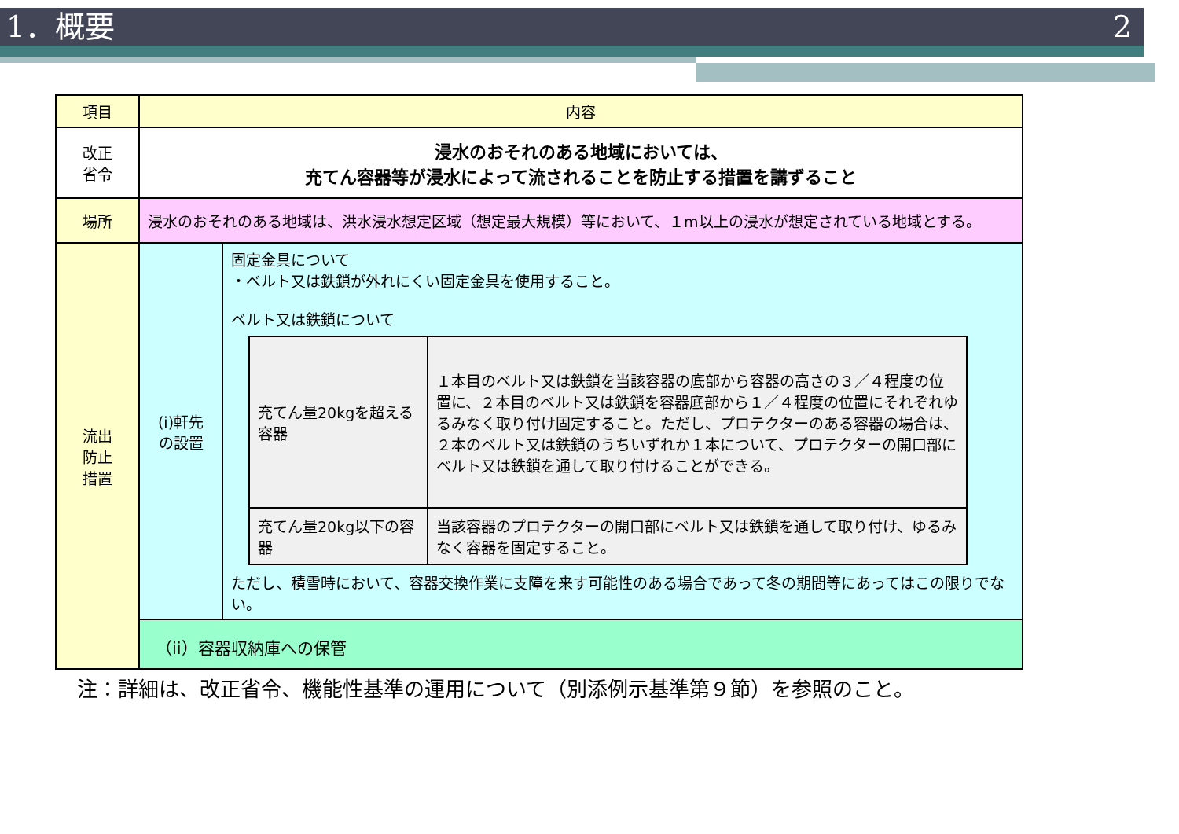1．概要 2
| 項目 | 内容 | |
| 改正 省令 | 浸水のおそれのある地域においては、 充てん容器等が浸水によって流されることを防止する措置を講ずること | |
| 場所 | 浸水のおそれのある地域は、洪水浸水想定区域（想定最大規模）等において、１m以上の浸水が想定されている地域とする。 | |
| 流出 防止 措置 | (i)軒先 の設置 | 固定金具について ・ベルト又は鉄鎖が外れにくい固定金具を使用すること。 ベルト又は鉄鎖について / 充てん量20kgを超える容器 / １本目のベルト又は鉄鎖を当該容器の底部から容器の高さの３／４程度の位置に、２本目のベルト又は鉄鎖を容器底部から１／４程度の位置にそれぞれゆるみなく取り付け固定すること。ただし、プロテクターのある容器の場合は、２本のベルト又は鉄鎖のうちいずれか１本について、プロテクターの開口部にベルト又は鉄鎖を通して取り付けることができる。 / / 充てん量20kg以下の容器 / 当該容器のプロテクターの開口部にベルト又は鉄鎖を通して取り付け、ゆるみなく容器を固定すること。 / ただし、積雪時において、容器交換作業に支障を来す可能性のある場合であって冬の期間等にあってはこの限りでない。 |
| | （ii）容器収納庫への保管 | |
注：詳細は、改正省令、機能性基準の運用について（別添例示基準第９節）を参照のこと。